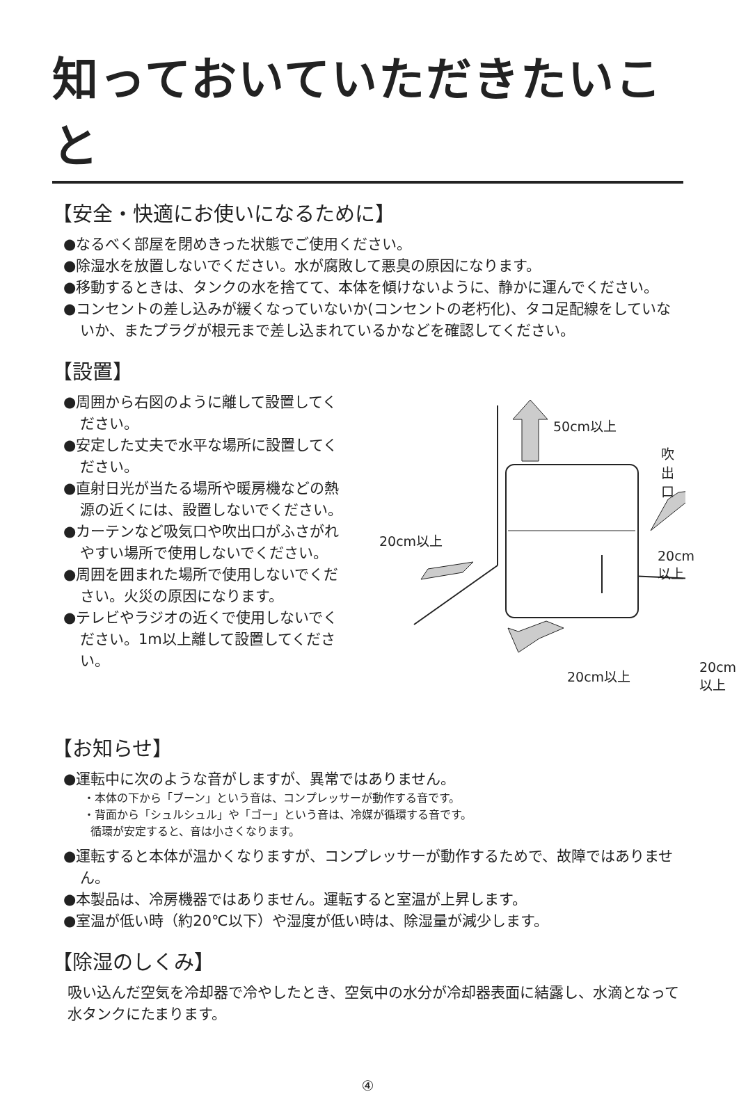知っておいていただきたいこと
【安全・快適にお使いになるために】
●なるべく部屋を閉めきった状態でご使用ください。
●除湿水を放置しないでください。水が腐敗して悪臭の原因になります。
●移動するときは、タンクの水を捨てて、本体を傾けないように、静かに運んでください。
●コンセントの差し込みが緩くなっていないか(コンセントの老朽化)、タコ足配線をしていないか、またプラグが根元まで差し込まれているかなどを確認してください。
【設置】
●周囲から右図のように離して設置してください。
●安定した丈夫で水平な場所に設置してください。
●直射日光が当たる場所や暖房機などの熱源の近くには、設置しないでください。
●カーテンなど吸気口や吹出口がふさがれやすい場所で使用しないでください。
●周囲を囲まれた場所で使用しないでください。火災の原因になります。
●テレビやラジオの近くで使用しないでください。1m以上離して設置してください。
50cm以上
吹出口
20cm以上
20cm以上
20cm以上 20cm以上
【お知らせ】
●運転中に次のような音がしますが、異常ではありません。
・本体の下から「ブーン」という音は、コンプレッサーが動作する音です。
・背面から「シュルシュル」や「ゴー」という音は、冷媒が循環する音です。
循環が安定すると、音は小さくなります。
●運転すると本体が温かくなりますが、コンプレッサーが動作するためで、故障ではありません。
●本製品は、冷房機器ではありません。運転すると室温が上昇します。
●室温が低い時（約20℃以下）や湿度が低い時は、除湿量が減少します。
【除湿のしくみ】
吸い込んだ空気を冷却器で冷やしたとき、空気中の水分が冷却器表面に結露し、水滴となって水タンクにたまります。
④